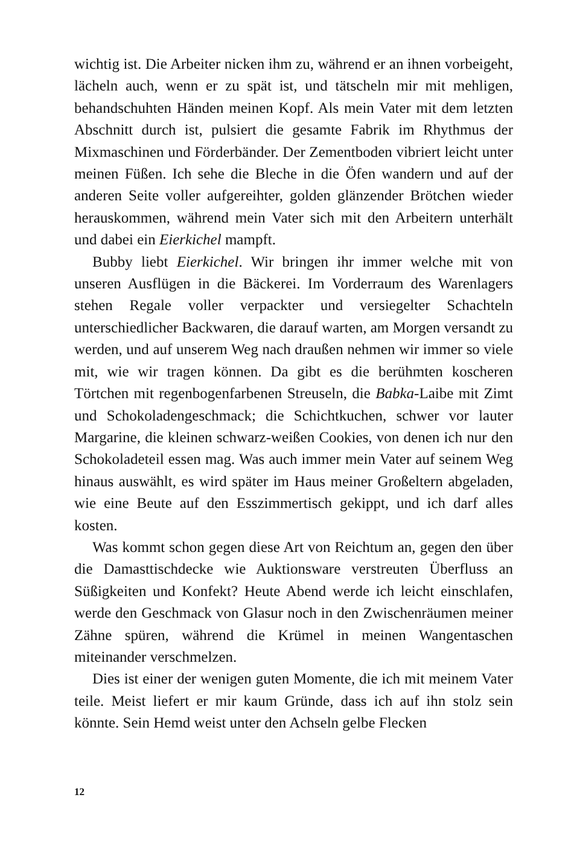wichtig ist. Die Arbeiter nicken ihm zu, während er an ihnen vorbeigeht, lächeln auch, wenn er zu spät ist, und tätscheln mir mit mehligen, behandschuhten Händen meinen Kopf. Als mein Vater mit dem letzten Abschnitt durch ist, pulsiert die gesamte Fabrik im Rhythmus der Mixmaschinen und Förderbänder. Der Zementboden vibriert leicht unter meinen Füßen. Ich sehe die Bleche in die Öfen wandern und auf der anderen Seite voller aufgereihter, golden glänzender Brötchen wieder herauskommen, während mein Vater sich mit den Arbeitern unterhält und dabei ein Eierkichel mampft.
Bubby liebt Eierkichel. Wir bringen ihr immer welche mit von unseren Ausflügen in die Bäckerei. Im Vorderraum des Warenlagers stehen Regale voller verpackter und versiegelter Schachteln unterschiedlicher Backwaren, die darauf warten, am Morgen versandt zu werden, und auf unserem Weg nach draußen nehmen wir immer so viele mit, wie wir tragen können. Da gibt es die berühmten koscheren Törtchen mit regenbogenfarbenen Streuseln, die Babka-Laibe mit Zimt und Schokoladengeschmack; die Schichtkuchen, schwer vor lauter Margarine, die kleinen schwarz-weißen Cookies, von denen ich nur den Schokoladeteil essen mag. Was auch immer mein Vater auf seinem Weg hinaus auswählt, es wird später im Haus meiner Großeltern abgeladen, wie eine Beute auf den Esszimmertisch gekippt, und ich darf alles kosten.
Was kommt schon gegen diese Art von Reichtum an, gegen den über die Damasttischdecke wie Auktionsware verstreuten Überfluss an Süßigkeiten und Konfekt? Heute Abend werde ich leicht einschlafen, werde den Geschmack von Glasur noch in den Zwischenräumen meiner Zähne spüren, während die Krümel in meinen Wangentaschen miteinander verschmelzen.
Dies ist einer der wenigen guten Momente, die ich mit meinem Vater teile. Meist liefert er mir kaum Gründe, dass ich auf ihn stolz sein könnte. Sein Hemd weist unter den Achseln gelbe Flecken
12